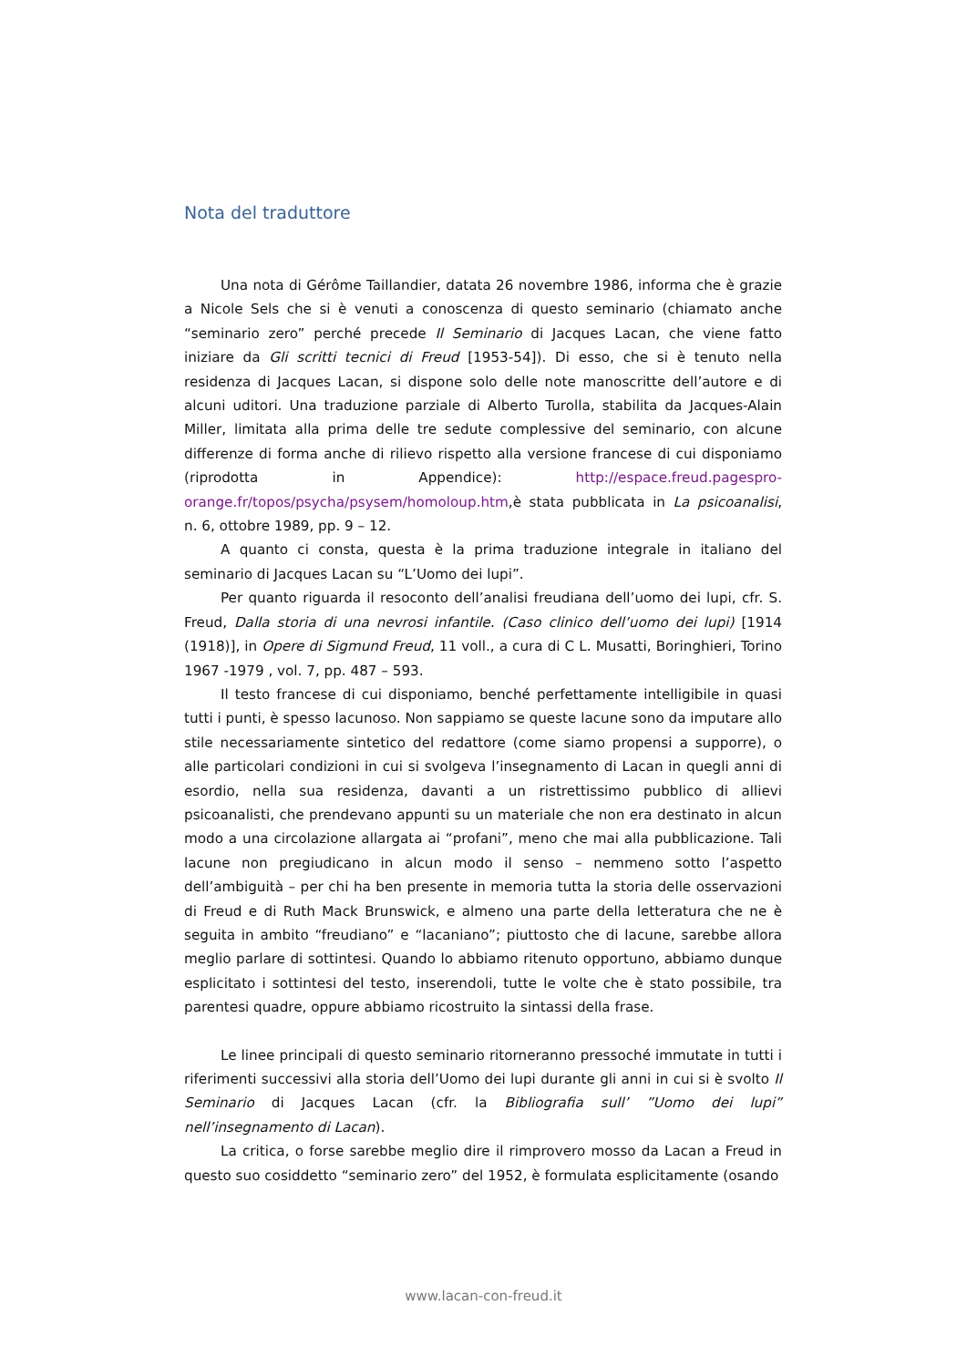Nota del traduttore
Una nota di Gérôme Taillandier, datata 26 novembre 1986, informa che è grazie a Nicole Sels che si è venuti a conoscenza di questo seminario (chiamato anche “seminario zero” perché precede Il Seminario di Jacques Lacan, che viene fatto iniziare da Gli scritti tecnici di Freud [1953-54]). Di esso, che si è tenuto nella residenza di Jacques Lacan, si dispone solo delle note manoscritte dell’autore e di alcuni uditori. Una traduzione parziale di Alberto Turolla, stabilita da Jacques-Alain Miller, limitata alla prima delle tre sedute complessive del seminario, con alcune differenze di forma anche di rilievo rispetto alla versione francese di cui disponiamo (riprodotta in Appendice): http://espace.freud.pagespro-orange.fr/topos/psycha/psysem/homoloup.htm,è stata pubblicata in La psicoanalisi, n. 6, ottobre 1989, pp. 9 – 12.
A quanto ci consta, questa è la prima traduzione integrale in italiano del seminario di Jacques Lacan su “L’Uomo dei lupi”.
Per quanto riguarda il resoconto dell’analisi freudiana dell’uomo dei lupi, cfr. S. Freud, Dalla storia di una nevrosi infantile. (Caso clinico dell’uomo dei lupi) [1914 (1918)], in Opere di Sigmund Freud, 11 voll., a cura di C L. Musatti, Boringhieri, Torino 1967 -1979 , vol. 7, pp. 487 – 593.
Il testo francese di cui disponiamo, benché perfettamente intelligibile in quasi tutti i punti, è spesso lacunoso. Non sappiamo se queste lacune sono da imputare allo stile necessariamente sintetico del redattore (come siamo propensi a supporre), o alle particolari condizioni in cui si svolgeva l’insegnamento di Lacan in quegli anni di esordio, nella sua residenza, davanti a un ristrettissimo pubblico di allievi psicoanalisti, che prendevano appunti su un materiale che non era destinato in alcun modo a una circolazione allargata ai “profani”, meno che mai alla pubblicazione. Tali lacune non pregiudicano in alcun modo il senso – nemmeno sotto l’aspetto dell’ambiguità – per chi ha ben presente in memoria tutta la storia delle osservazioni di Freud e di Ruth Mack Brunswick, e almeno una parte della letteratura che ne è seguita in ambito “freudiano” e “lacaniano”; piuttosto che di lacune, sarebbe allora meglio parlare di sottintesi. Quando lo abbiamo ritenuto opportuno, abbiamo dunque esplicitato i sottintesi del testo, inserendoli, tutte le volte che è stato possibile, tra parentesi quadre, oppure abbiamo ricostruito la sintassi della frase.
Le linee principali di questo seminario ritorneranno pressoché immutate in tutti i riferimenti successivi alla storia dell’Uomo dei lupi durante gli anni in cui si è svolto Il Seminario di Jacques Lacan (cfr. la Bibliografia sull’ ”Uomo dei lupi” nell’insegnamento di Lacan).
La critica, o forse sarebbe meglio dire il rimprovero mosso da Lacan a Freud in questo suo cosiddetto “seminario zero” del 1952, è formulata esplicitamente (osando
www.lacan-con-freud.it